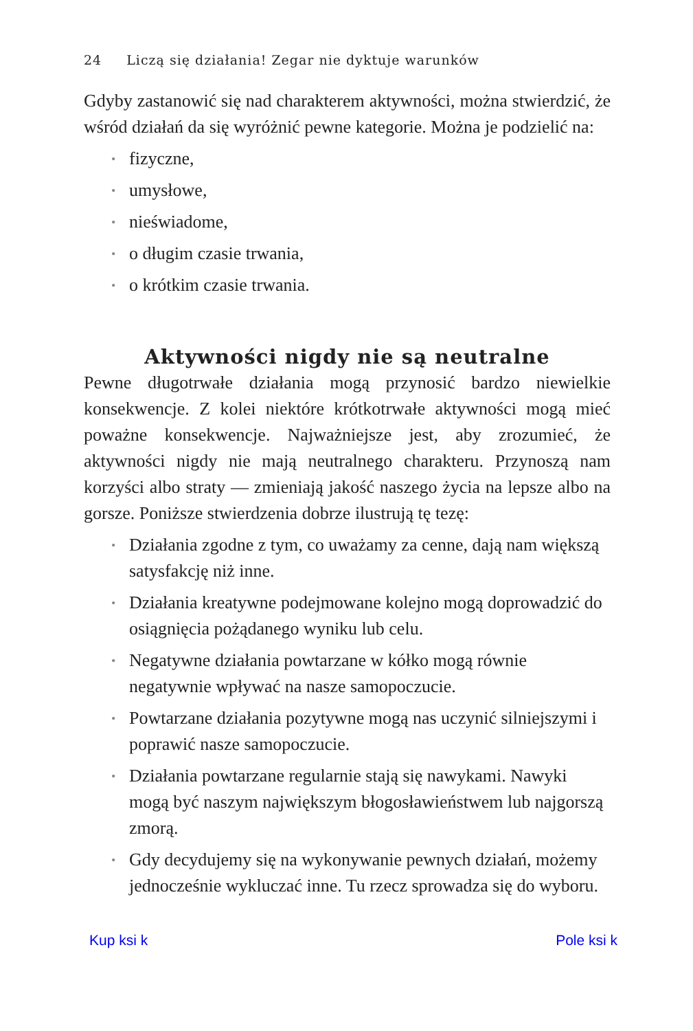24 Liczą się działania! Zegar nie dyktuje warunków
Gdyby zastanowić się nad charakterem aktywności, można stwierdzić, że wśród działań da się wyróżnić pewne kategorie. Można je podzielić na:
• fizyczne,
• umysłowe,
• nieświadome,
• o długim czasie trwania,
• o krótkim czasie trwania.
Aktywności nigdy nie są neutralne
Pewne długotrwałe działania mogą przynosić bardzo niewielkie konsekwencje. Z kolei niektóre krótkotrwałe aktywności mogą mieć poważne konsekwencje. Najważniejsze jest, aby zrozumieć, że aktywności nigdy nie mają neutralnego charakteru. Przynoszą nam korzyści albo straty — zmieniają jakość naszego życia na lepsze albo na gorsze. Poniższe stwierdzenia dobrze ilustrują tę tezę:
• Działania zgodne z tym, co uważamy za cenne, dają nam większą satysfakcję niż inne.
• Działania kreatywne podejmowane kolejno mogą doprowadzić do osiągnięcia pożądanego wyniku lub celu.
• Negatywne działania powtarzane w kółko mogą równie negatywnie wpływać na nasze samopoczucie.
• Powtarzane działania pozytywne mogą nas uczynić silniejszymi i poprawić nasze samopoczucie.
• Działania powtarzane regularnie stają się nawykami. Nawyki mogą być naszym największym błogosławieństwem lub najgorszą zmorą.
• Gdy decydujemy się na wykonywanie pewnych działań, możemy jednocześnie wykluczać inne. Tu rzecz sprowadza się do wyboru.
Kup ksi k Pole ksi k